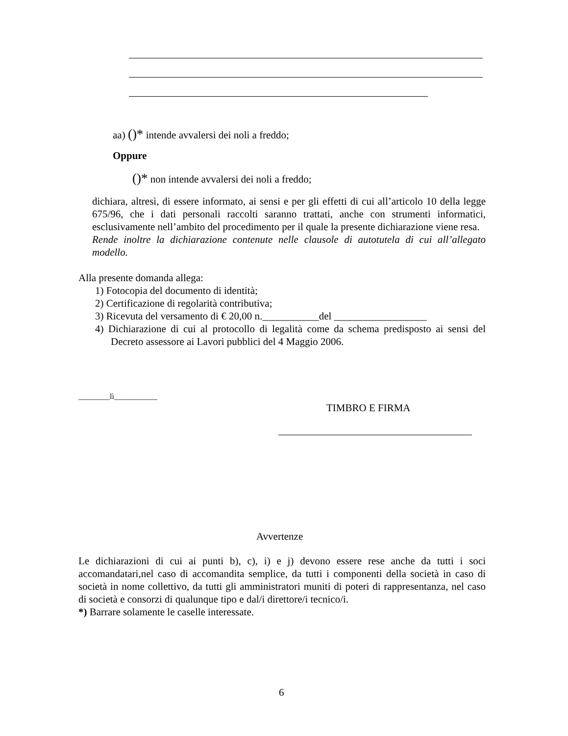aa) ()* intende avvalersi dei noli a freddo;
Oppure
()* non intende avvalersi dei noli a freddo;
dichiara, altresì, di essere informato, ai sensi e per gli effetti di cui all’articolo 10 della legge 675/96, che i dati personali raccolti saranno trattati, anche con strumenti informatici, esclusivamente nell’ambito del procedimento per il quale la presente dichiarazione viene resa.
Rende inoltre la dichiarazione contenute nelle clausole di autotutela di cui all’allegato modello.
Alla presente domanda allega:
1) Fotocopia del documento di identità;
2) Certificazione di regolarità contributiva;
3) Ricevuta del versamento di € 20,00 n.___________del __________________
4) Dichiarazione di cui al protocollo di legalità come da schema predisposto ai sensi del Decreto assessore ai Lavori pubblici del 4 Maggio 2006.
________lì___________
TIMBRO E FIRMA
Avvertenze
Le dichiarazioni di cui ai punti b), c), i) e j) devono essere rese anche da tutti i soci accomandatari,nel caso di accomandita semplice, da tutti i componenti della società in caso di società in nome collettivo, da tutti gli amministratori muniti di poteri di rappresentanza, nel caso di società e consorzi di qualunque tipo e dal/i direttore/i tecnico/i.
*) Barrare solamente le caselle interessate.
6